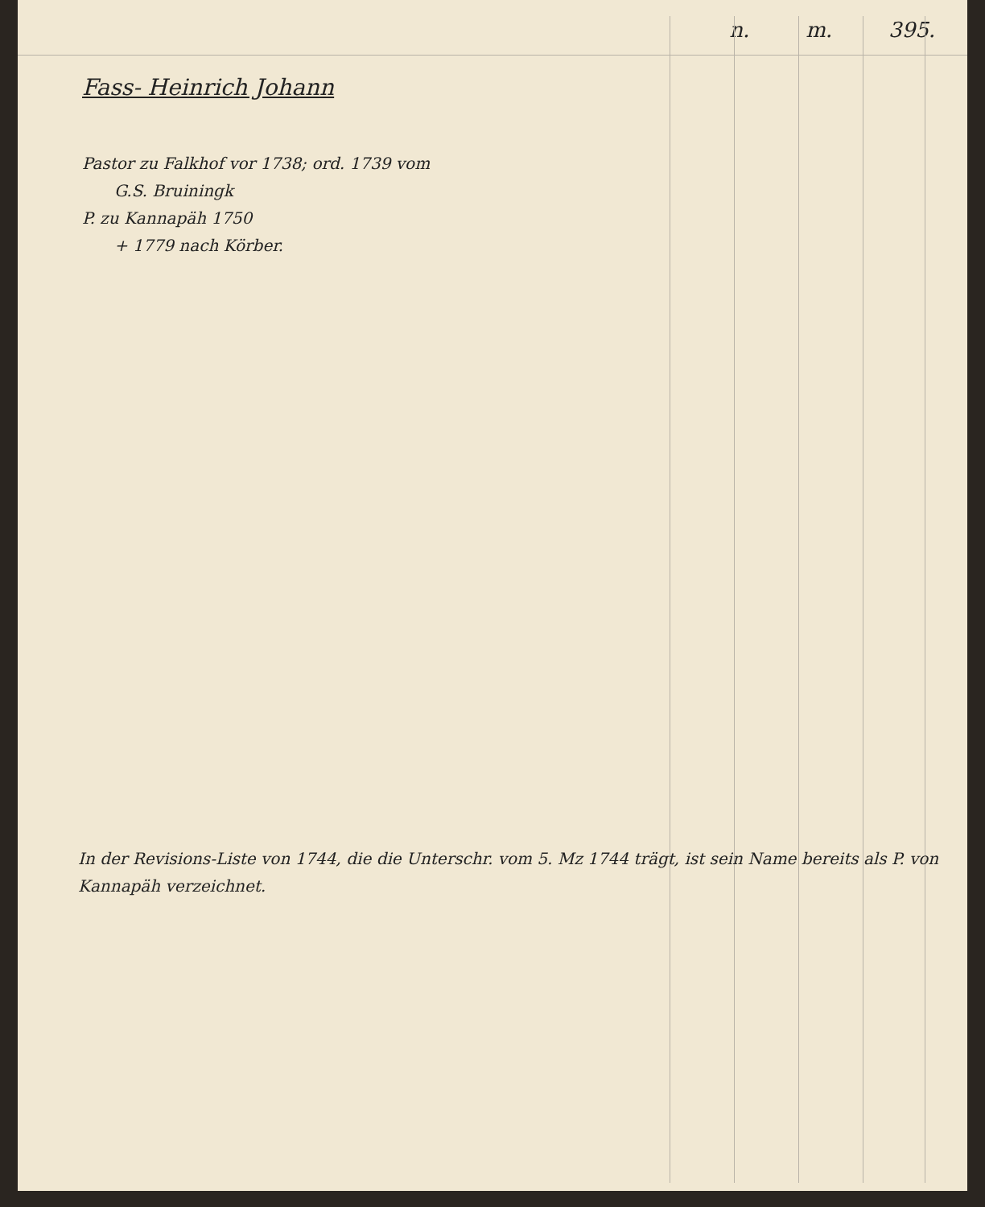n. m. 395.
Fass- Heinrich Johann
Pastor zu Falkhof vor 1738; ord. 1739 vom
G.S. Bruiningk
P. zu Kannapäh 1750
+ 1779 nach Körber.
In der Revisions-Liste von 1744, die die Unterschr. vom 5. Mz 1744 trägt, ist sein Name bereits als P. von Kannapäh verzeichnet.